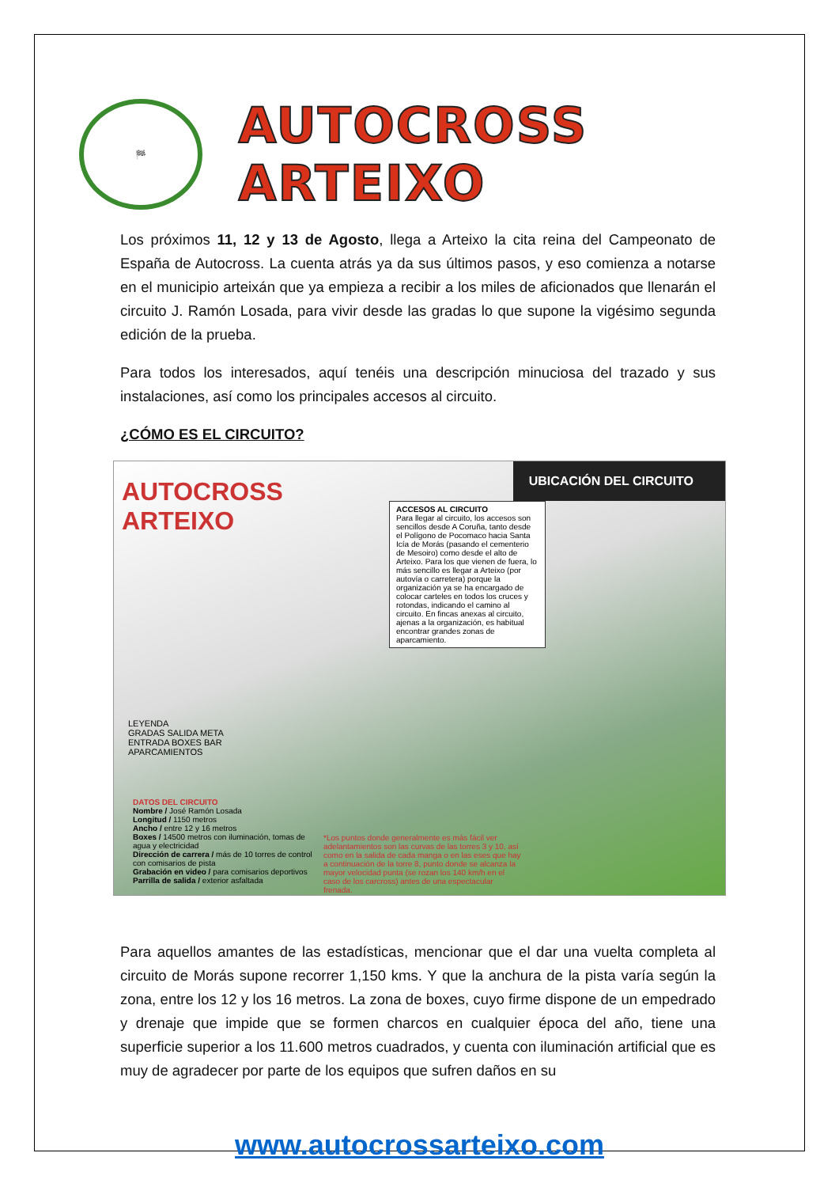🏁
AUTOCROSS ARTEIXO
Los próximos 11, 12 y 13 de Agosto, llega a Arteixo la cita reina del Campeonato de España de Autocross. La cuenta atrás ya da sus últimos pasos, y eso comienza a notarse en el municipio arteixán que ya empieza a recibir a los miles de aficionados que llenarán el circuito J. Ramón Losada, para vivir desde las gradas lo que supone la vigésimo segunda edición de la prueba.
Para todos los interesados, aquí tenéis una descripción minuciosa del trazado y sus instalaciones, así como los principales accesos al circuito.
¿CÓMO ES EL CIRCUITO?
AUTOCROSS ARTEIXO
UBICACIÓN DEL CIRCUITO
ACCESOS AL CIRCUITO
Para llegar al circuito, los accesos son sencillos desde A Coruña, tanto desde el Polígono de Pocomaco hacia Santa Icía de Morás (pasando el cementerio de Mesoiro) como desde el alto de Arteixo. Para los que vienen de fuera, lo más sencillo es llegar a Arteixo (por autovía o carretera) porque la organización ya se ha encargado de colocar carteles en todos los cruces y rotondas, indicando el camino al circuito. En fincas anexas al circuito, ajenas a la organización, es habitual encontrar grandes zonas de aparcamiento.
LEYENDA
GRADAS SALIDA META
ENTRADA BOXES BAR
APARCAMIENTOS
DATOS DEL CIRCUITO
Nombre / José Ramón Losada
Longitud / 1150 metros
Ancho / entre 12 y 16 metros
Boxes / 14500 metros con iluminación, tomas de agua y electricidad
Dirección de carrera / más de 10 torres de control con comisarios de pista
Grabación en video / para comisarios deportivos
Parrilla de salida / exterior asfaltada
*Los puntos donde generalmente es más fácil ver adelantamientos son las curvas de las torres 3 y 10, así como en la salida de cada manga o en las eses que hay a continuación de la torre 8, punto donde se alcanza la mayor velocidad punta (se rozan los 140 km/h en el caso de los carcross) antes de una espectacular frenada.
Para aquellos amantes de las estadísticas, mencionar que el dar una vuelta completa al circuito de Morás supone recorrer 1,150 kms. Y que la anchura de la pista varía según la zona, entre los 12 y los 16 metros. La zona de boxes, cuyo firme dispone de un empedrado y drenaje que impide que se formen charcos en cualquier época del año, tiene una superficie superior a los 11.600 metros cuadrados, y cuenta con iluminación artificial que es muy de agradecer por parte de los equipos que sufren daños en su
www.autocrossarteixo.com